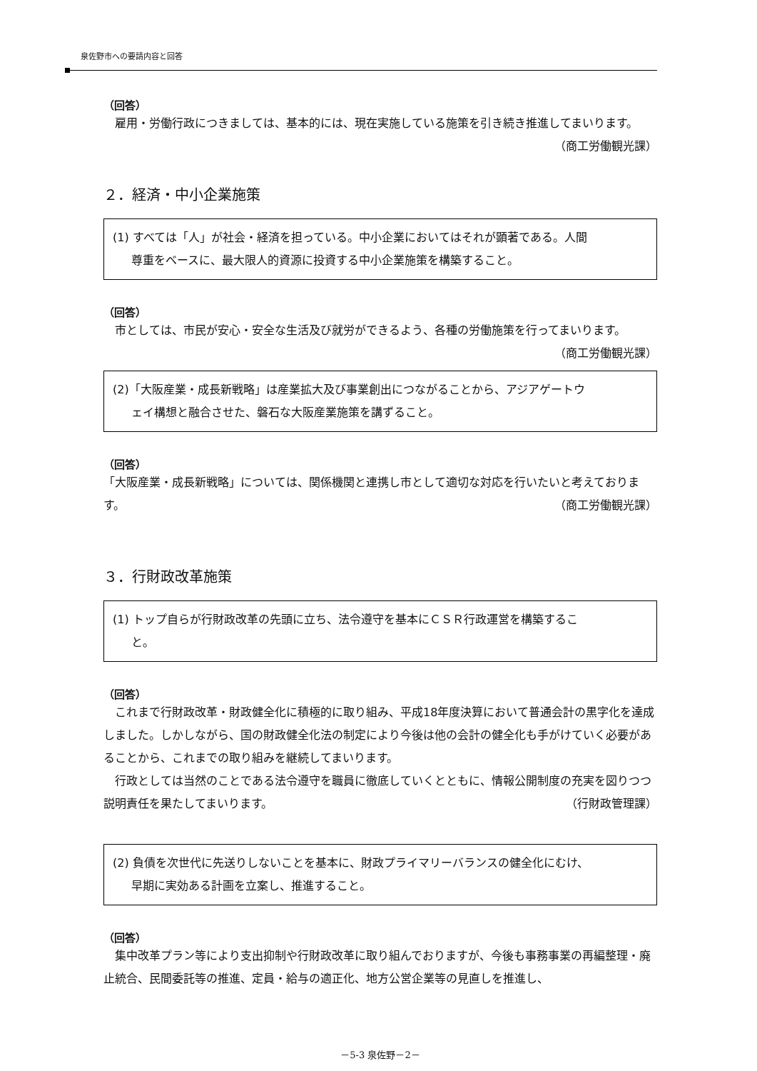泉佐野市への要請内容と回答
（回答）
雇用・労働行政につきましては、基本的には、現在実施している施策を引き続き推進してまいります。 （商工労働観光課）
２．経済・中小企業施策
(1) すべては「人」が社会・経済を担っている。中小企業においてはそれが顕著である。人間
尊重をベースに、最大限人的資源に投資する中小企業施策を構築すること。
（回答）
市としては、市民が安心・安全な生活及び就労ができるよう、各種の労働施策を行ってまいります。 （商工労働観光課）
(2)「大阪産業・成長新戦略」は産業拡大及び事業創出につながることから、アジアゲートウ
ェイ構想と融合させた、磐石な大阪産業施策を講ずること。
（回答）
「大阪産業・成長新戦略」については、関係機関と連携し市として適切な対応を行いたいと考えております。 （商工労働観光課）
３．行財政改革施策
(1) トップ自らが行財政改革の先頭に立ち、法令遵守を基本にＣＳＲ行政運営を構築するこ
と。
（回答）
これまで行財政改革・財政健全化に積極的に取り組み、平成18年度決算において普通会計の黒字化を達成しました。しかしながら、国の財政健全化法の制定により今後は他の会計の健全化も手がけていく必要があることから、これまでの取り組みを継続してまいります。
行政としては当然のことである法令遵守を職員に徹底していくとともに、情報公開制度の充実を図りつつ説明責任を果たしてまいります。 （行財政管理課）
(2) 負債を次世代に先送りしないことを基本に、財政プライマリーバランスの健全化にむけ、
早期に実効ある計画を立案し、推進すること。
（回答）
集中改革プラン等により支出抑制や行財政改革に取り組んでおりますが、今後も事務事業の再編整理・廃止統合、民間委託等の推進、定員・給与の適正化、地方公営企業等の見直しを推進し、
－5-3 泉佐野－2－